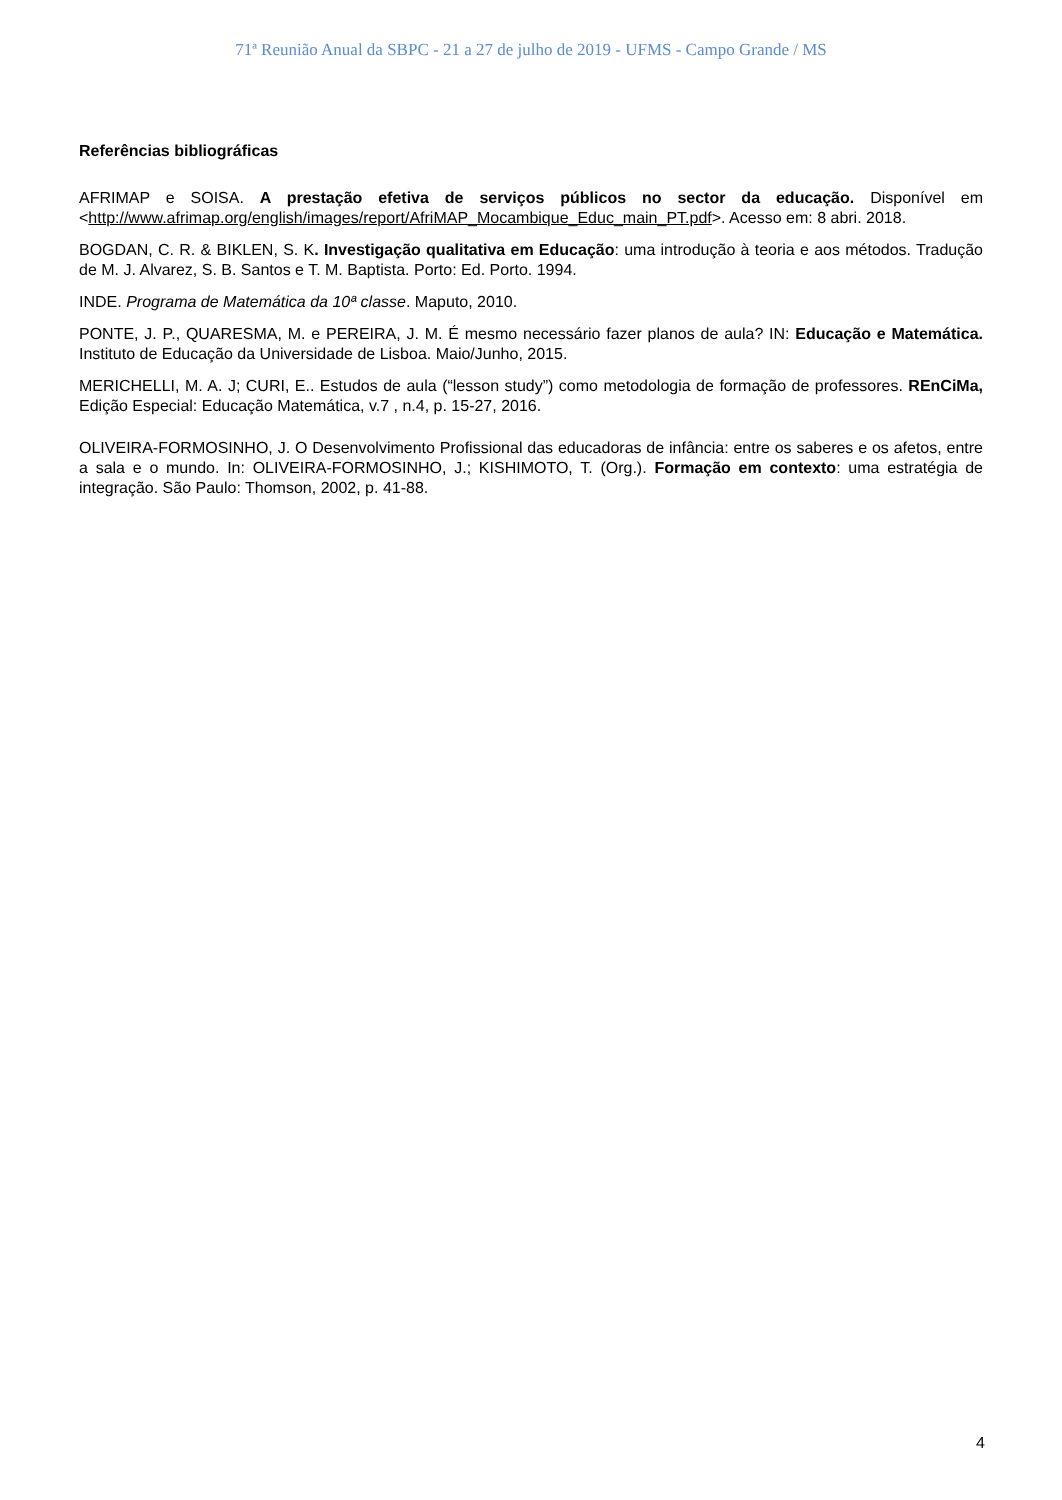71ª Reunião Anual da SBPC - 21 a 27 de julho de 2019 - UFMS - Campo Grande / MS
Referências bibliográficas
AFRIMAP e SOISA. A prestação efetiva de serviços públicos no sector da educação. Disponível em <http://www.afrimap.org/english/images/report/AfriMAP_Mocambique_Educ_main_PT.pdf>. Acesso em: 8 abri. 2018.
BOGDAN, C. R. & BIKLEN, S. K. Investigação qualitativa em Educação: uma introdução à teoria e aos métodos. Tradução de M. J. Alvarez, S. B. Santos e T. M. Baptista. Porto: Ed. Porto. 1994.
INDE. Programa de Matemática da 10ª classe. Maputo, 2010.
PONTE, J. P., QUARESMA, M. e PEREIRA, J. M. É mesmo necessário fazer planos de aula? IN: Educação e Matemática. Instituto de Educação da Universidade de Lisboa. Maio/Junho, 2015.
MERICHELLI, M. A. J; CURI, E.. Estudos de aula (“lesson study”) como metodologia de formação de professores. REnCiMa, Edição Especial: Educação Matemática, v.7 , n.4, p. 15-27, 2016.
OLIVEIRA-FORMOSINHO, J. O Desenvolvimento Profissional das educadoras de infância: entre os saberes e os afetos, entre a sala e o mundo. In: OLIVEIRA-FORMOSINHO, J.; KISHIMOTO, T. (Org.). Formação em contexto: uma estratégia de integração. São Paulo: Thomson, 2002, p. 41-88.
4